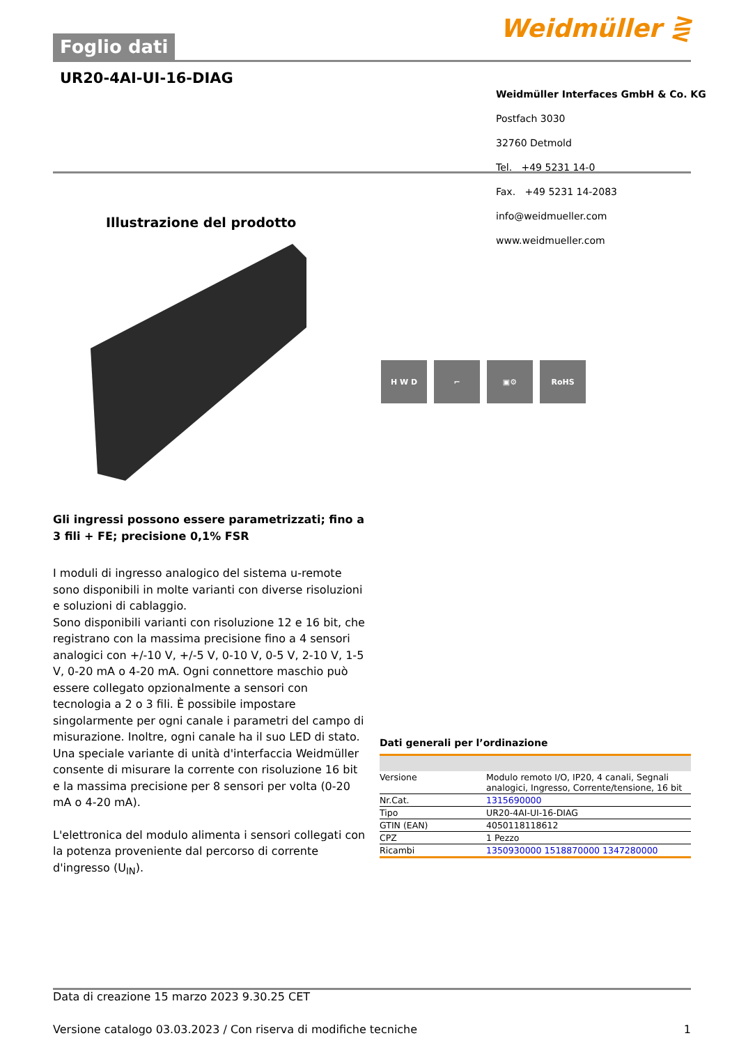Foglio dati
Weidmüller ⋛
UR20-4AI-UI-16-DIAG
Weidmüller Interfaces GmbH & Co. KG
Postfach 3030
32760 Detmold
Tel. +49 5231 14-0
Fax. +49 5231 14-2083
info@weidmueller.com
www.weidmueller.com
Illustrazione del prodotto
H W D ⌐ ▣⚙ RoHS
Gli ingressi possono essere parametrizzati; fino a 3 fili + FE; precisione 0,1% FSR
I moduli di ingresso analogico del sistema u-remote sono disponibili in molte varianti con diverse risoluzioni e soluzioni di cablaggio.
Sono disponibili varianti con risoluzione 12 e 16 bit, che registrano con la massima precisione fino a 4 sensori analogici con +/-10 V, +/-5 V, 0-10 V, 0-5 V, 2-10 V, 1-5 V, 0-20 mA o 4-20 mA. Ogni connettore maschio può essere collegato opzionalmente a sensori con tecnologia a 2 o 3 fili. È possibile impostare singolarmente per ogni canale i parametri del campo di misurazione. Inoltre, ogni canale ha il suo LED di stato.
Una speciale variante di unità d'interfaccia Weidmüller consente di misurare la corrente con risoluzione 16 bit e la massima precisione per 8 sensori per volta (0-20 mA o 4-20 mA).
L'elettronica del modulo alimenta i sensori collegati con la potenza proveniente dal percorso di corrente d'ingresso (U<sub>IN</sub>).
Dati generali per l’ordinazione
| Versione | Modulo remoto I/O, IP20, 4 canali, Segnali analogici, Ingresso, Corrente/tensione, 16 bit |
| Nr.Cat. | 1315690000 |
| Tipo | UR20-4AI-UI-16-DIAG |
| GTIN (EAN) | 4050118118612 |
| CPZ | 1 Pezzo |
| Ricambi | 1350930000 1518870000 1347280000 |
Data di creazione 15 marzo 2023 9.30.25 CET
Versione catalogo 03.03.2023 / Con riserva di modifiche tecniche 1